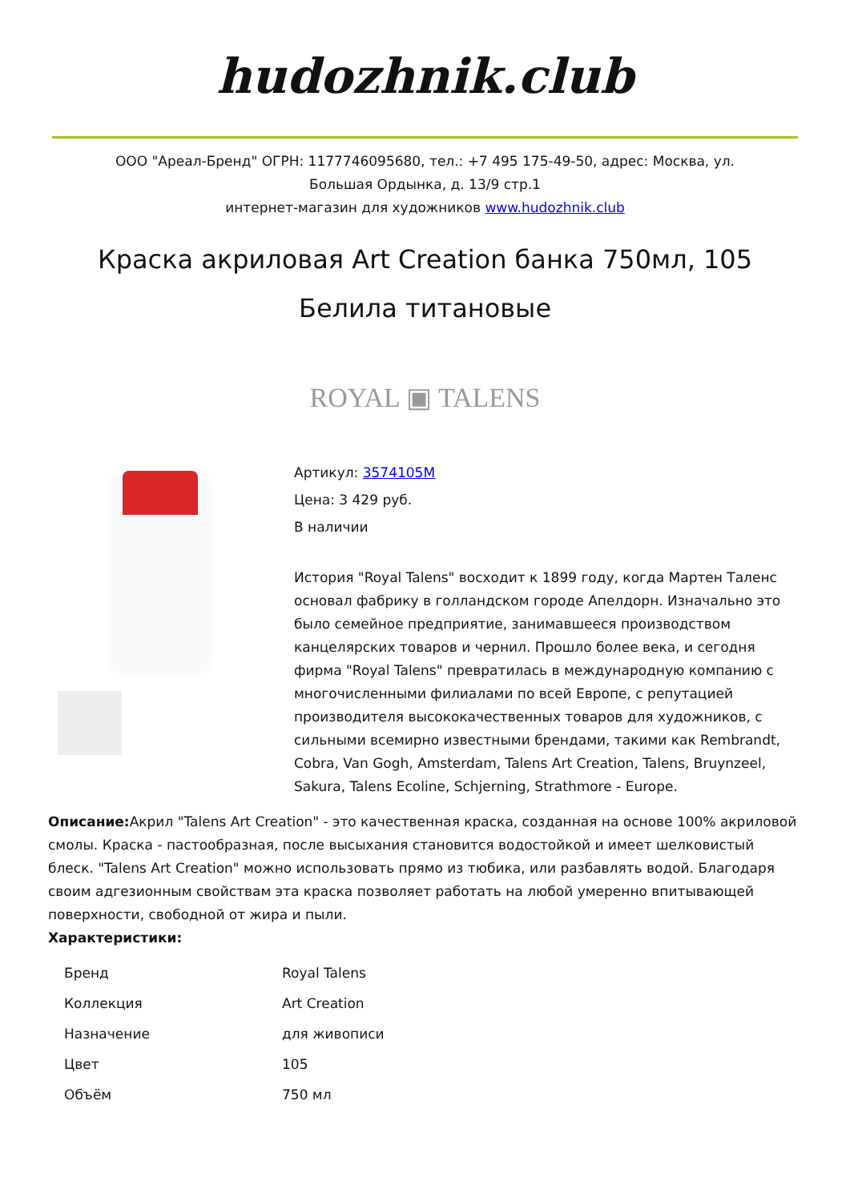hudozhnik.club
ООО "Ареал-Бренд" ОГРН: 1177746095680, тел.: +7 495 175-49-50, адрес: Москва, ул.
Большая Ордынка, д. 13/9 стр.1
интернет-магазин для художников www.hudozhnik.club
Краска акриловая Art Creation банка 750мл, 105 Белила титановые
ROYAL ▣ TALENS
Артикул: 3574105M
Цена: 3 429 руб.
В наличии
История "Royal Talens" восходит к 1899 году, когда Мартен Таленс основал фабрику в голландском городе Апелдорн. Изначально это было семейное предприятие, занимавшееся производством канцелярских товаров и чернил. Прошло более века, и сегодня фирма "Royal Talens" превратилась в международную компанию с многочисленными филиалами по всей Европе, с репутацией производителя высококачественных товаров для художников, с сильными всемирно известными брендами, такими как Rembrandt, Cobra, Van Gogh, Amsterdam, Talens Art Creation, Talens, Bruynzeel, Sakura, Talens Ecoline, Schjerning, Strathmore - Europe.
Описание: Акрил "Talens Art Creation" - это качественная краска, созданная на основе 100% акриловой смолы. Краска - пастообразная, после высыхания становится водостойкой и имеет шелковистый блеск. "Talens Art Creation" можно использовать прямо из тюбика, или разбавлять водой. Благодаря своим адгезионным свойствам эта краска позволяет работать на любой умеренно впитывающей поверхности, свободной от жира и пыли.
Характеристики:
| Бренд | Royal Talens |
| Коллекция | Art Creation |
| Назначение | для живописи |
| Цвет | 105 |
| Объём | 750 мл |